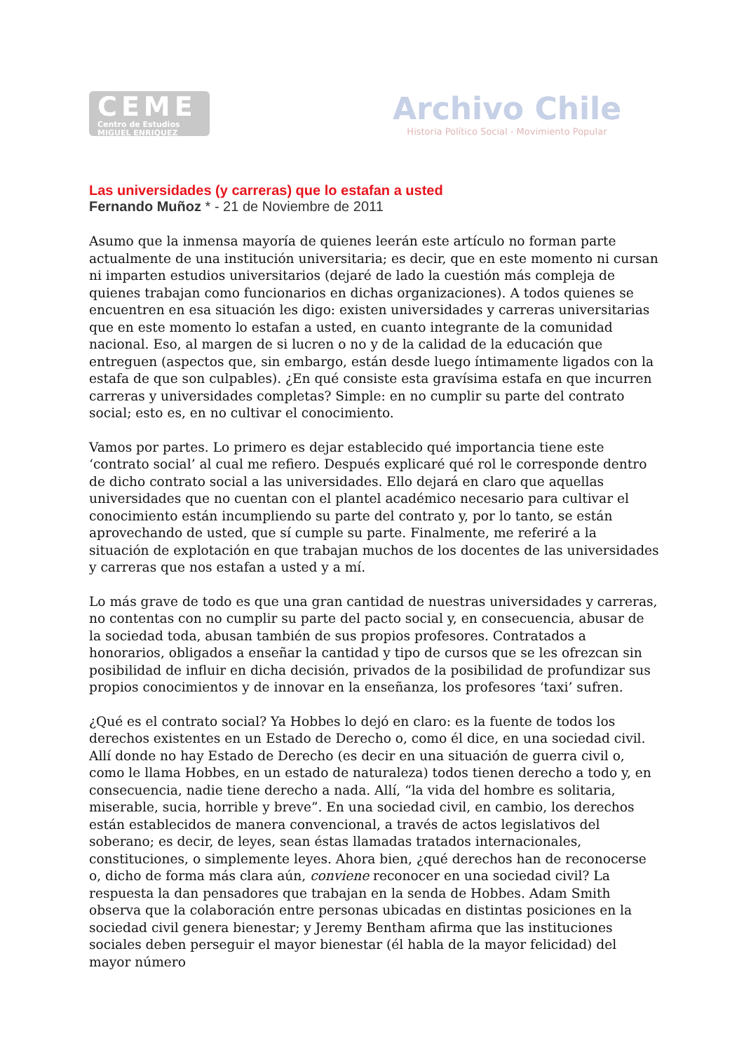CEME
Centro de Estudios
MIGUEL ENRIQUEZ
Archivo Chile
Historia Político Social - Movimiento Popular
Las universidades (y carreras) que lo estafan a usted
Fernando Muñoz * - 21 de Noviembre de 2011
Asumo que la inmensa mayoría de quienes leerán este artículo no forman parte actualmente de una institución universitaria; es decir, que en este momento ni cursan ni imparten estudios universitarios (dejaré de lado la cuestión más compleja de quienes trabajan como funcionarios en dichas organizaciones). A todos quienes se encuentren en esa situación les digo: existen universidades y carreras universitarias que en este momento lo estafan a usted, en cuanto integrante de la comunidad nacional. Eso, al margen de si lucren o no y de la calidad de la educación que entreguen (aspectos que, sin embargo, están desde luego íntimamente ligados con la estafa de que son culpables). ¿En qué consiste esta gravísima estafa en que incurren carreras y universidades completas? Simple: en no cumplir su parte del contrato social; esto es, en no cultivar el conocimiento.
Vamos por partes. Lo primero es dejar establecido qué importancia tiene este ‘contrato social’ al cual me refiero. Después explicaré qué rol le corresponde dentro de dicho contrato social a las universidades. Ello dejará en claro que aquellas universidades que no cuentan con el plantel académico necesario para cultivar el conocimiento están incumpliendo su parte del contrato y, por lo tanto, se están aprovechando de usted, que sí cumple su parte. Finalmente, me referiré a la situación de explotación en que trabajan muchos de los docentes de las universidades y carreras que nos estafan a usted y a mí.
Lo más grave de todo es que una gran cantidad de nuestras universidades y carreras, no contentas con no cumplir su parte del pacto social y, en consecuencia, abusar de la sociedad toda, abusan también de sus propios profesores. Contratados a honorarios, obligados a enseñar la cantidad y tipo de cursos que se les ofrezcan sin posibilidad de influir en dicha decisión, privados de la posibilidad de profundizar sus propios conocimientos y de innovar en la enseñanza, los profesores ‘taxi’ sufren.
¿Qué es el contrato social? Ya Hobbes lo dejó en claro: es la fuente de todos los derechos existentes en un Estado de Derecho o, como él dice, en una sociedad civil. Allí donde no hay Estado de Derecho (es decir en una situación de guerra civil o, como le llama Hobbes, en un estado de naturaleza) todos tienen derecho a todo y, en consecuencia, nadie tiene derecho a nada. Allí, “la vida del hombre es solitaria, miserable, sucia, horrible y breve”. En una sociedad civil, en cambio, los derechos están establecidos de manera convencional, a través de actos legislativos del soberano; es decir, de leyes, sean éstas llamadas tratados internacionales, constituciones, o simplemente leyes. Ahora bien, ¿qué derechos han de reconocerse o, dicho de forma más clara aún, conviene reconocer en una sociedad civil? La respuesta la dan pensadores que trabajan en la senda de Hobbes. Adam Smith observa que la colaboración entre personas ubicadas en distintas posiciones en la sociedad civil genera bienestar; y Jeremy Bentham afirma que las instituciones sociales deben perseguir el mayor bienestar (él habla de la mayor felicidad) del mayor número